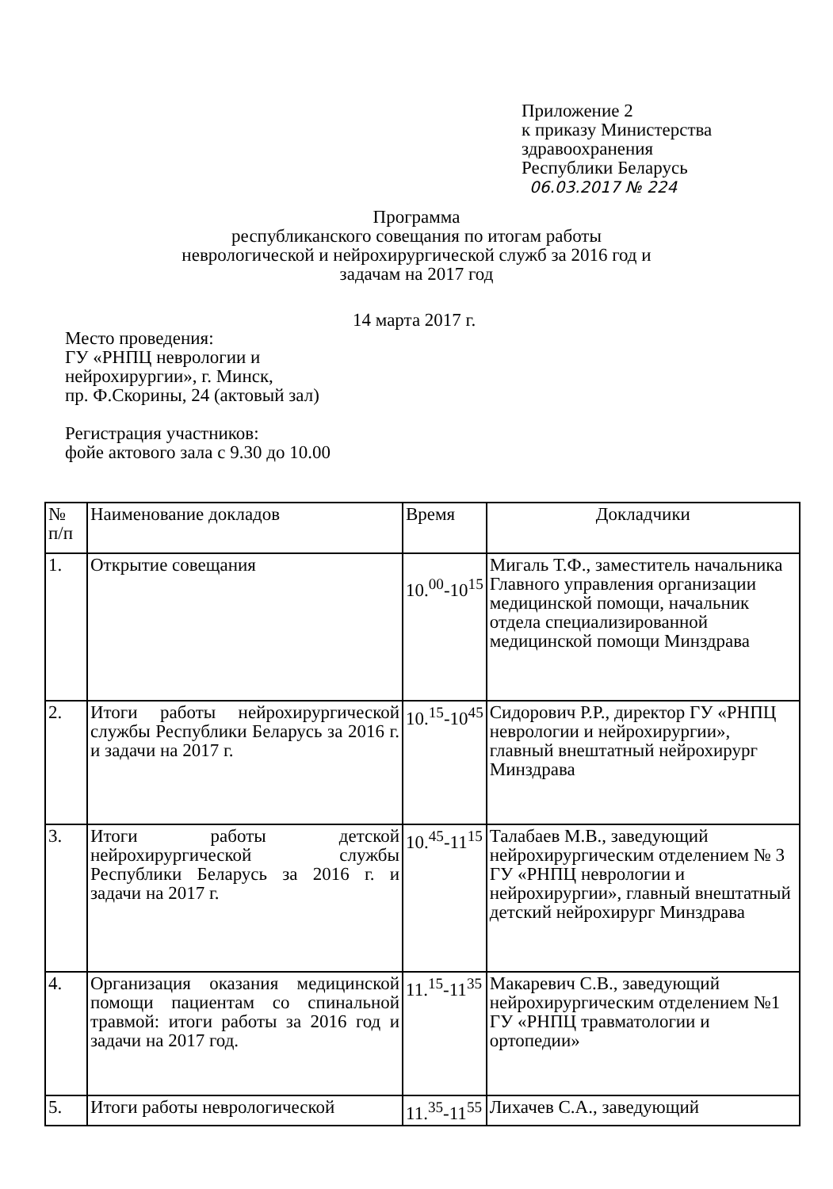Приложение 2
к приказу Министерства
здравоохранения
Республики Беларусь
06.03.2017 № 224
Программа
республиканского совещания по итогам работы
неврологической и нейрохирургической служб за 2016 год и
задачам на 2017 год
14 марта 2017 г.
Место проведения:
ГУ «РНПЦ неврологии и
нейрохирургии», г. Минск,
пр. Ф.Скорины, 24 (актовый зал)
Регистрация участников:
фойе актового зала с 9.30 до 10.00
| № п/п | Наименование докладов | Время | Докладчики |
| --- | --- | --- | --- |
| 1. | Открытие совещания | 10.<sup>00</sup>-10<sup>15</sup> | Мигаль Т.Ф., заместитель начальника Главного управления организации медицинской помощи, начальник отдела специализированной медицинской помощи Минздрава |
| 2. | Итоги работы нейрохирургической службы Республики Беларусь за 2016 г. и задачи на 2017 г. | 10.<sup>15</sup>-10<sup>45</sup> | Сидорович Р.Р., директор ГУ «РНПЦ неврологии и нейрохирургии», главный внештатный нейрохирург Минздрава |
| 3. | Итоги работы детской нейрохирургической службы Республики Беларусь за 2016 г. и задачи на 2017 г. | 10.<sup>45</sup>-11<sup>15</sup> | Талабаев М.В., заведующий нейрохирургическим отделением № 3 ГУ «РНПЦ неврологии и нейрохирургии», главный внештатный детский нейрохирург Минздрава |
| 4. | Организация оказания медицинской помощи пациентам со спинальной травмой: итоги работы за 2016 год и задачи на 2017 год. | 11.<sup>15</sup>-11<sup>35</sup> | Макаревич С.В., заведующий нейрохирургическим отделением №1 ГУ «РНПЦ травматологии и ортопедии» |
| 5. | Итоги работы неврологической | 11.<sup>35</sup>-11<sup>55</sup> | Лихачев С.А., заведующий |